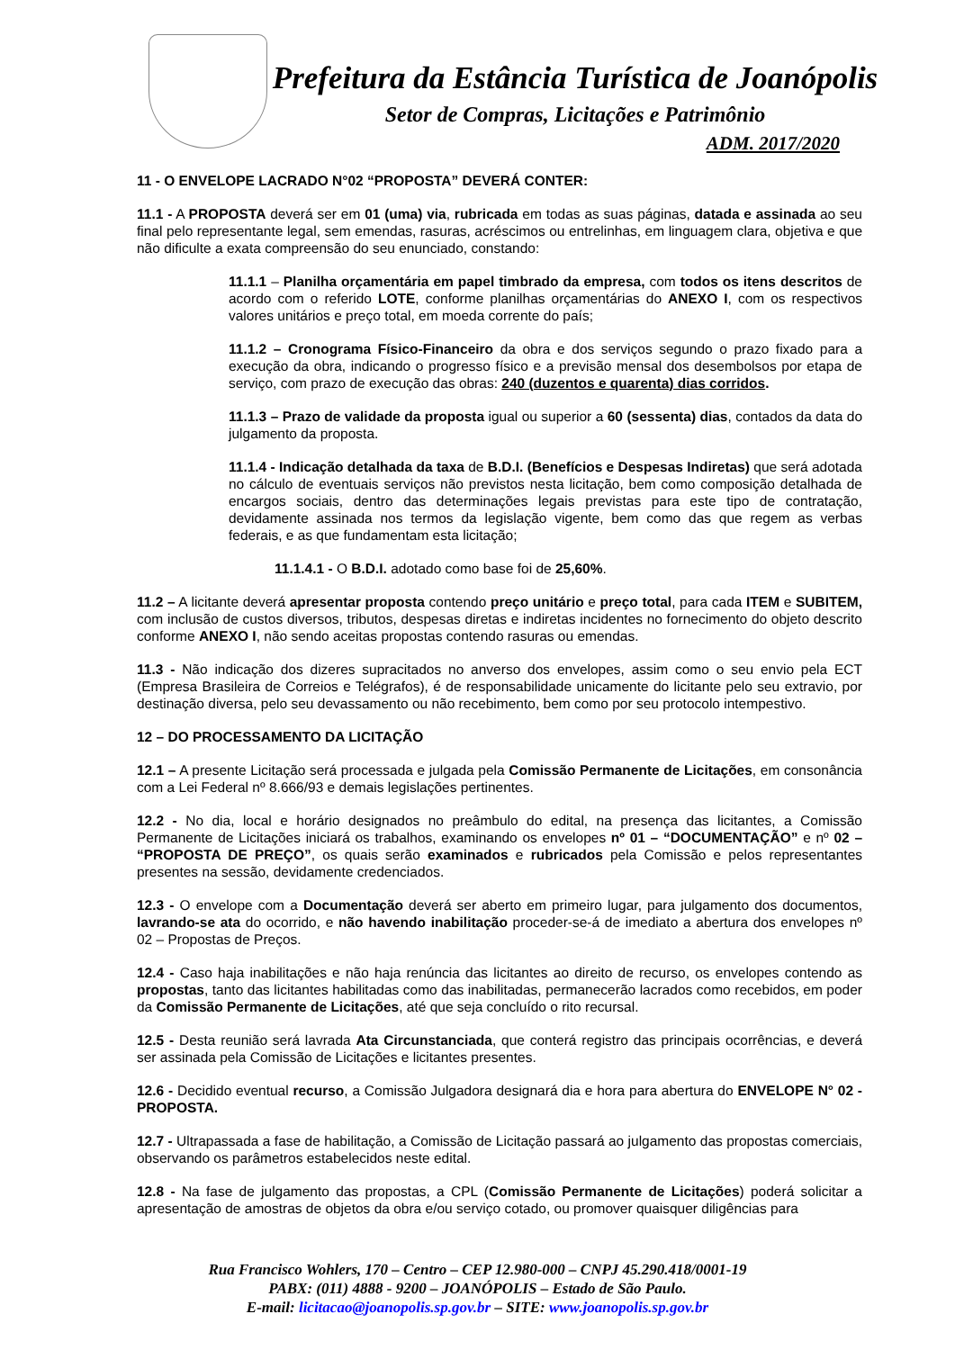Prefeitura da Estância Turística de Joanópolis
Setor de Compras, Licitações e Patrimônio
ADM. 2017/2020
11 - O ENVELOPE LACRADO N°02 “PROPOSTA” DEVERÁ CONTER:
11.1 - A PROPOSTA deverá ser em 01 (uma) via, rubricada em todas as suas páginas, datada e assinada ao seu final pelo representante legal, sem emendas, rasuras, acréscimos ou entrelinhas, em linguagem clara, objetiva e que não dificulte a exata compreensão do seu enunciado, constando:
11.1.1 – Planilha orçamentária em papel timbrado da empresa, com todos os itens descritos de acordo com o referido LOTE, conforme planilhas orçamentárias do ANEXO I, com os respectivos valores unitários e preço total, em moeda corrente do país;
11.1.2 – Cronograma Físico-Financeiro da obra e dos serviços segundo o prazo fixado para a execução da obra, indicando o progresso físico e a previsão mensal dos desembolsos por etapa de serviço, com prazo de execução das obras: 240 (duzentos e quarenta) dias corridos.
11.1.3 – Prazo de validade da proposta igual ou superior a 60 (sessenta) dias, contados da data do julgamento da proposta.
11.1.4 - Indicação detalhada da taxa de B.D.I. (Benefícios e Despesas Indiretas) que será adotada no cálculo de eventuais serviços não previstos nesta licitação, bem como composição detalhada de encargos sociais, dentro das determinações legais previstas para este tipo de contratação, devidamente assinada nos termos da legislação vigente, bem como das que regem as verbas federais, e as que fundamentam esta licitação;
11.1.4.1 - O B.D.I. adotado como base foi de 25,60%.
11.2 – A licitante deverá apresentar proposta contendo preço unitário e preço total, para cada ITEM e SUBITEM, com inclusão de custos diversos, tributos, despesas diretas e indiretas incidentes no fornecimento do objeto descrito conforme ANEXO I, não sendo aceitas propostas contendo rasuras ou emendas.
11.3 - Não indicação dos dizeres supracitados no anverso dos envelopes, assim como o seu envio pela ECT (Empresa Brasileira de Correios e Telégrafos), é de responsabilidade unicamente do licitante pelo seu extravio, por destinação diversa, pelo seu devassamento ou não recebimento, bem como por seu protocolo intempestivo.
12 – DO PROCESSAMENTO DA LICITAÇÃO
12.1 – A presente Licitação será processada e julgada pela Comissão Permanente de Licitações, em consonância com a Lei Federal nº 8.666/93 e demais legislações pertinentes.
12.2 - No dia, local e horário designados no preâmbulo do edital, na presença das licitantes, a Comissão Permanente de Licitações iniciará os trabalhos, examinando os envelopes nº 01 – “DOCUMENTAÇÃO” e nº 02 – “PROPOSTA DE PREÇO”, os quais serão examinados e rubricados pela Comissão e pelos representantes presentes na sessão, devidamente credenciados.
12.3 - O envelope com a Documentação deverá ser aberto em primeiro lugar, para julgamento dos documentos, lavrando-se ata do ocorrido, e não havendo inabilitação proceder-se-á de imediato a abertura dos envelopes nº 02 – Propostas de Preços.
12.4 - Caso haja inabilitações e não haja renúncia das licitantes ao direito de recurso, os envelopes contendo as propostas, tanto das licitantes habilitadas como das inabilitadas, permanecerão lacrados como recebidos, em poder da Comissão Permanente de Licitações, até que seja concluído o rito recursal.
12.5 - Desta reunião será lavrada Ata Circunstanciada, que conterá registro das principais ocorrências, e deverá ser assinada pela Comissão de Licitações e licitantes presentes.
12.6 - Decidido eventual recurso, a Comissão Julgadora designará dia e hora para abertura do ENVELOPE N° 02 - PROPOSTA.
12.7 - Ultrapassada a fase de habilitação, a Comissão de Licitação passará ao julgamento das propostas comerciais, observando os parâmetros estabelecidos neste edital.
12.8 - Na fase de julgamento das propostas, a CPL (Comissão Permanente de Licitações) poderá solicitar a apresentação de amostras de objetos da obra e/ou serviço cotado, ou promover quaisquer diligências para
Rua Francisco Wohlers, 170 – Centro – CEP 12.980-000 – CNPJ 45.290.418/0001-19
PABX: (011) 4888 - 9200 – JOANÓPOLIS – Estado de São Paulo.
E-mail: licitacao@joanopolis.sp.gov.br – SITE: www.joanopolis.sp.gov.br